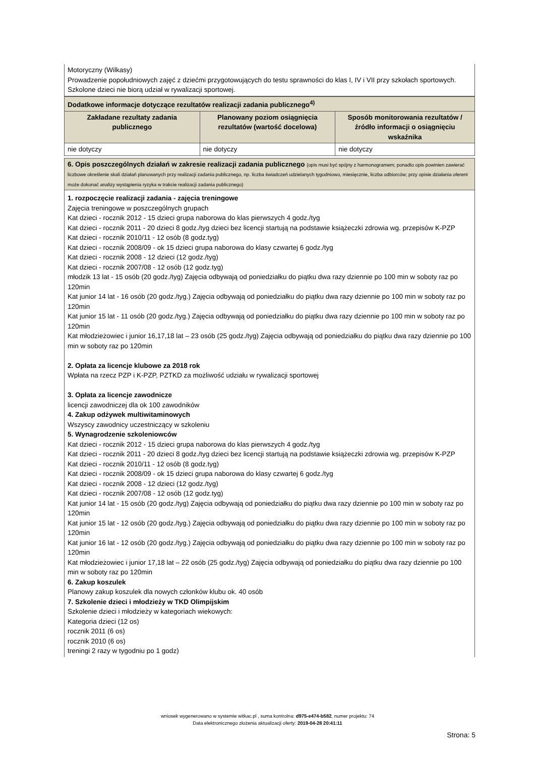| Motoryczny (Wilkasy) Prowadzenie popołudniowych zajęć z dziećmi przygotowujących do testu sprawności do klas I, IV i VII przy szkołach sportowych. Szkolone dzieci nie biorą udział w rywalizacji sportowej. |
| Dodatkowe informacje dotyczące rezultatów realizacji zadania publicznego<sup>4)</sup> | | |
| Zakładane rezultaty zadania publicznego | Planowany poziom osiągnięcia rezultatów (wartość docelowa) | Sposób monitorowania rezultatów / źródło informacji o osiągnięciu wskaźnika |
| nie dotyczy | nie dotyczy | nie dotyczy |
| 6. Opis poszczególnych działań w zakresie realizacji zadania publicznego (opis musi być spójny z harmonogramem; ponadto opis powinien zawierać liczbowe określenie skali działań planowanych przy realizacji zadania publicznego, np. liczba świadczeń udzielanych tygodniowo, miesięcznie, liczba odbiorców; przy opisie działania oferent może dokonać analizy wystąpienia ryzyka w trakcie realizacji zadania publicznego) |
| 1. rozpoczęcie realizacji zadania - zajęcia treningowe Zajęcia treningowe w poszczególnych grupach Kat dzieci - rocznik 2012 - 15 dzieci grupa naborowa do klas pierwszych 4 godz./tyg Kat dzieci - rocznik 2011 - 20 dzieci 8 godz./tyg dzieci bez licencji startują na podstawie książeczki zdrowia wg. przepisów K-PZP Kat dzieci - rocznik 2010/11 - 12 osób (8 godz.tyg) Kat dzieci - rocznik 2008/09 - ok 15 dzieci grupa naborowa do klasy czwartej 6 godz./tyg Kat dzieci - rocznik 2008 - 12 dzieci (12 godz./tyg) Kat dzieci - rocznik 2007/08 - 12 osób (12 godz.tyg) młodzik 13 lat - 15 osób (20 godz./tyg) Zajęcia odbywają od poniedziałku do piątku dwa razy dziennie po 100 min w soboty raz po 120min Kat junior 14 lat - 16 osób (20 godz./tyg.) Zajęcia odbywają od poniedziałku do piątku dwa razy dziennie po 100 min w soboty raz po 120min Kat junior 15 lat - 11 osób (20 godz./tyg.) Zajęcia odbywają od poniedziałku do piątku dwa razy dziennie po 100 min w soboty raz po 120min Kat młodzieżowiec i junior 16,17,18 lat – 23 osób (25 godz./tyg) Zajęcia odbywają od poniedziałku do piątku dwa razy dziennie po 100 min w soboty raz po 120min 2. Opłata za licencje klubowe za 2018 rok Wpłata na rzecz PZP i K-PZP, PZTKD za możliwość udziału w rywalizacji sportowej 3. Opłata za licencje zawodnicze licencji zawodniczej dla ok 100 zawodników 4. Zakup odżywek multiwitaminowych Wszyscy zawodnicy uczestniczący w szkoleniu 5. Wynagrodzenie szkoleniowców Kat dzieci - rocznik 2012 - 15 dzieci grupa naborowa do klas pierwszych 4 godz./tyg Kat dzieci - rocznik 2011 - 20 dzieci 8 godz./tyg dzieci bez licencji startują na podstawie książeczki zdrowia wg. przepisów K-PZP Kat dzieci - rocznik 2010/11 - 12 osób (8 godz.tyg) Kat dzieci - rocznik 2008/09 - ok 15 dzieci grupa naborowa do klasy czwartej 6 godz./tyg Kat dzieci - rocznik 2008 - 12 dzieci (12 godz./tyg) Kat dzieci - rocznik 2007/08 - 12 osób (12 godz.tyg) Kat junior 14 lat - 15 osób (20 godz./tyg) Zajęcia odbywają od poniedziałku do piątku dwa razy dziennie po 100 min w soboty raz po 120min Kat junior 15 lat - 12 osób (20 godz./tyg.) Zajęcia odbywają od poniedziałku do piątku dwa razy dziennie po 100 min w soboty raz po 120min Kat junior 16 lat - 12 osób (20 godz./tyg.) Zajęcia odbywają od poniedziałku do piątku dwa razy dziennie po 100 min w soboty raz po 120min Kat młodzieżowiec i junior 17,18 lat – 22 osób (25 godz./tyg) Zajęcia odbywają od poniedziałku do piątku dwa razy dziennie po 100 min w soboty raz po 120min 6. Zakup koszulek Planowy zakup koszulek dla nowych członków klubu ok. 40 osób 7. Szkolenie dzieci i młodzieży w TKD Olimpijskim Szkolenie dzieci i młodzieży w kategoriach wiekowych: Kategoria dzieci (12 os) rocznik 2011 (6 os) rocznik 2010 (6 os) treningi 2 razy w tygodniu po 1 godz) |
wniosek wygenerowano w systemie witkac.pl , suma kontrolna: d975-e474-b582, numer projektu: 74
Data elektronicznego złożenia aktualizacji oferty: 2019-04-28 20:41:11
Strona: 5